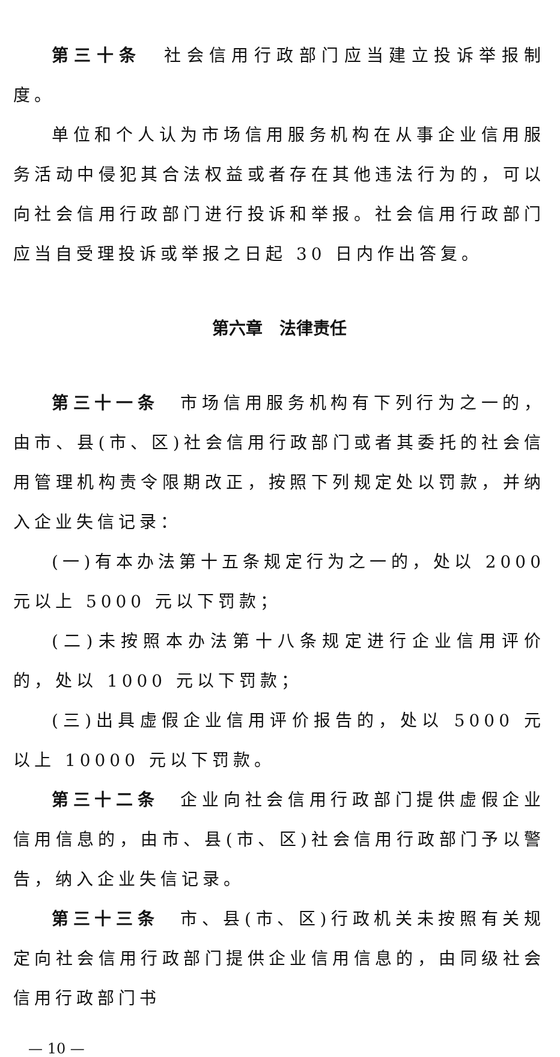第三十条　社会信用行政部门应当建立投诉举报制度。
单位和个人认为市场信用服务机构在从事企业信用服务活动中侵犯其合法权益或者存在其他违法行为的，可以向社会信用行政部门进行投诉和举报。社会信用行政部门应当自受理投诉或举报之日起 30 日内作出答复。
第六章　法律责任
第三十一条　市场信用服务机构有下列行为之一的，由市、县(市、区)社会信用行政部门或者其委托的社会信用管理机构责令限期改正，按照下列规定处以罚款，并纳入企业失信记录：
(一)有本办法第十五条规定行为之一的，处以 2000 元以上 5000 元以下罚款；
(二)未按照本办法第十八条规定进行企业信用评价的，处以 1000 元以下罚款；
(三)出具虚假企业信用评价报告的，处以 5000 元以上 10000 元以下罚款。
第三十二条　企业向社会信用行政部门提供虚假企业信用信息的，由市、县(市、区)社会信用行政部门予以警告，纳入企业失信记录。
第三十三条　市、县(市、区)行政机关未按照有关规定向社会信用行政部门提供企业信用信息的，由同级社会信用行政部门书
— 10 —